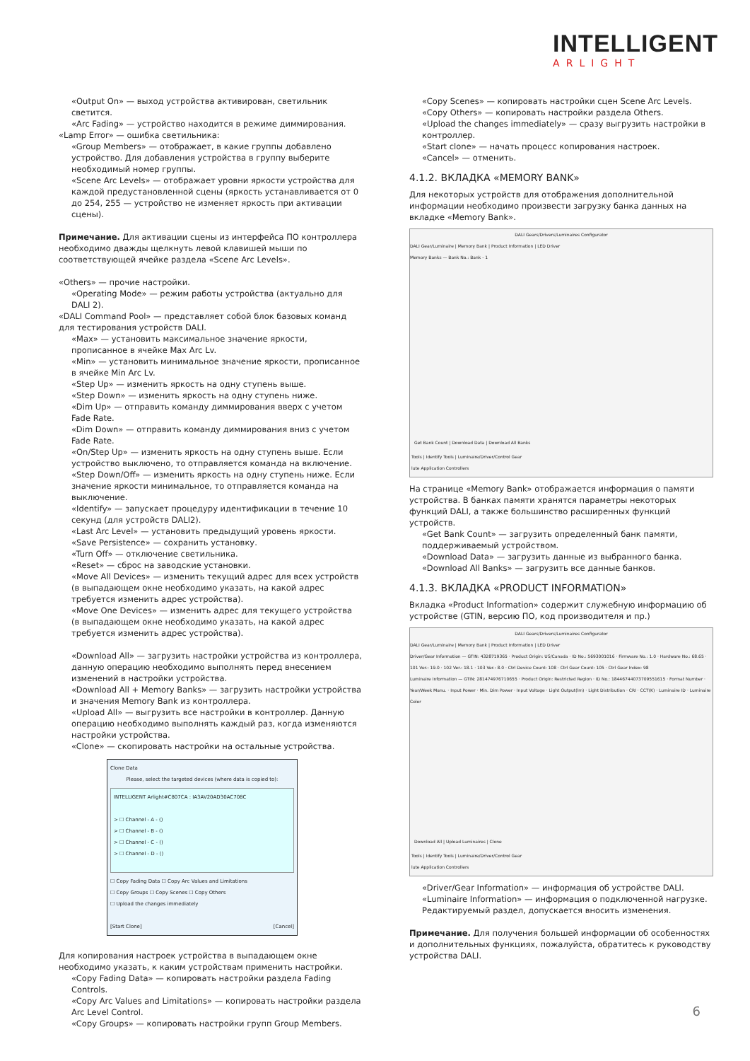INTELLIGENT
ARLIGHT
«Output On» — выход устройства активирован, светильник светится.
«Arc Fading» — устройство находится в режиме диммирования.
«Lamp Error» — ошибка светильника:
«Group Members» — отображает, в какие группы добавлено устройство. Для добавления устройства в группу выберите необходимый номер группы.
«Scene Arc Levels» — отображает уровни яркости устройства для каждой предустановленной сцены (яркость устанавливается от 0 до 254, 255 — устройство не изменяет яркость при активации сцены).
Примечание. Для активации сцены из интерфейса ПО контроллера необходимо дважды щелкнуть левой клавишей мыши по соответствующей ячейке раздела «Scene Arc Levels».
«Others» — прочие настройки.
«Operating Mode» — режим работы устройства (актуально для DALI 2).
«DALI Command Pool» — представляет собой блок базовых команд для тестирования устройств DALI.
«Max» — установить максимальное значение яркости, прописанное в ячейке Max Arc Lv.
«Min» — установить минимальное значение яркости, прописанное в ячейке Min Arc Lv.
«Step Up» — изменить яркость на одну ступень выше.
«Step Down» — изменить яркость на одну ступень ниже.
«Dim Up» — отправить команду диммирования вверх с учетом Fade Rate.
«Dim Down» — отправить команду диммирования вниз с учетом Fade Rate.
«On/Step Up» — изменить яркость на одну ступень выше. Если устройство выключено, то отправляется команда на включение.
«Step Down/Off» — изменить яркость на одну ступень ниже. Если значение яркости минимальное, то отправляется команда на выключение.
«Identify» — запускает процедуру идентификации в течение 10 секунд (для устройств DALI2).
«Last Arc Level» — установить предыдущий уровень яркости.
«Save Persistence» — сохранить установку.
«Turn Off» — отключение светильника.
«Reset» — сброс на заводские установки.
«Move All Devices» — изменить текущий адрес для всех устройств (в выпадающем окне необходимо указать, на какой адрес требуется изменить адрес устройства).
«Move One Devices» — изменить адрес для текущего устройства (в выпадающем окне необходимо указать, на какой адрес требуется изменить адрес устройства).
«Download All» — загрузить настройки устройства из контроллера, данную операцию необходимо выполнять перед внесением изменений в настройки устройства.
«Download All + Memory Banks» — загрузить настройки устройства и значения Memory Bank из контроллера.
«Upload All» — выгрузить все настройки в контроллер. Данную операцию необходимо выполнять каждый раз, когда изменяются настройки устройства.
«Clone» — скопировать настройки на остальные устройства.
Clone Data
Please, select the targeted devices (where data is copied to):
INTELLIGENT Arlight#C807CA : IA3AV20AD30AC708C
> ☐ Channel - A - ()
> ☐ Channel - B - ()
> ☐ Channel - C - ()
> ☐ Channel - D - ()
☐ Copy Fading Data ☐ Copy Arc Values and Limitations
☐ Copy Groups ☐ Copy Scenes ☐ Copy Others
☐ Upload the changes immediately
[Start Clone] [Cancel]
Для копирования настроек устройства в выпадающем окне необходимо указать, к каким устройствам применить настройки.
«Copy Fading Data» — копировать настройки раздела Fading Controls.
«Copy Arc Values and Limitations» — копировать настройки раздела Arc Level Control.
«Copy Groups» — копировать настройки групп Group Members.
«Copy Scenes» — копировать настройки сцен Scene Arc Levels.
«Copy Others» — копировать настройки раздела Others.
«Upload the changes immediately» — сразу выгрузить настройки в контроллер.
«Start clone» — начать процесс копирования настроек.
«Cancel» — отменить.
4.1.2. ВКЛАДКА «MEMORY BANK»
Для некоторых устройств для отображения дополнительной информации необходимо произвести загрузку банка данных на вкладке «Memory Bank».
DALI Gears/Drivers/Luminaires Configurator
DALI Gear/Luminaire | Memory Bank | Product Information | LED Driver
Memory Banks — Bank No.: Bank - 1
Get Bank Count | Download Data | Download All Banks
Tools | Identify Tools | Luminaire/Driver/Control Gear
lute Application Controllers
На странице «Memory Bank» отображается информация о памяти устройства. В банках памяти хранятся параметры некоторых функций DALI, а также большинство расширенных функций устройств.
«Get Bank Count» — загрузить определенный банк памяти, поддерживаемый устройством.
«Download Data» — загрузить данные из выбранного банка.
«Download All Banks» — загрузить все данные банков.
4.1.3. ВКЛАДКА «PRODUCT INFORMATION»
Вкладка «Product Information» содержит служебную информацию об устройстве (GTIN, версию ПО, код производителя и пр.)
DALI Gears/Drivers/Luminaires Configurator
DALI Gear/Luminaire | Memory Bank | Product Information | LED Driver
Driver/Gear Information — GTIN: 4328719365 · Product Origin: US/Canada · ID No.: 5693001016 · Firmware No.: 1.0 · Hardware No.: 68.65 · 101 Ver.: 19.0 · 102 Ver.: 18.1 · 103 Ver.: 8.0 · Ctrl Device Count: 108 · Ctrl Gear Count: 105 · Ctrl Gear Index: 98
Luminaire Information — GTIN: 281474976710655 · Product Origin: Restricted Region · ID No.: 18446744073709551615 · Format Number · Year/Week Manu. · Input Power · Min. Dim Power · Input Voltage · Light Output(lm) · Light Distribution · CRI · CCT(K) · Luminaire ID · Luminaire Color
Download All | Upload Luminaires | Clone
Tools | Identify Tools | Luminaire/Driver/Control Gear
lute Application Controllers
«Driver/Gear Information» — информация об устройстве DALI.
«Luminaire Information» — информация о подключенной нагрузке. Редактируемый раздел, допускается вносить изменения.
Примечание. Для получения большей информации об особенностях и дополнительных функциях, пожалуйста, обратитесь к руководству устройства DALI.
6